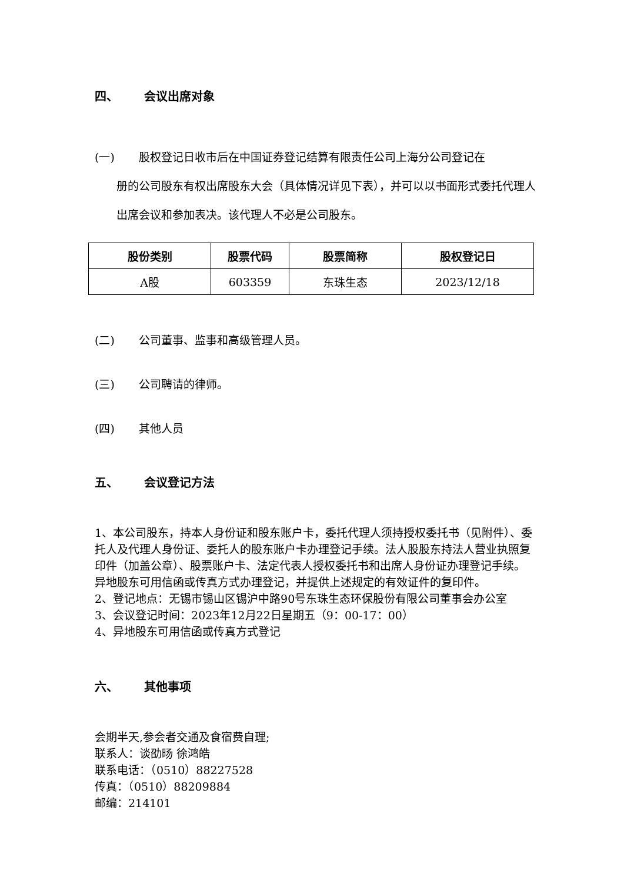四、 会议出席对象
(一) 股权登记日收市后在中国证券登记结算有限责任公司上海分公司登记在
册的公司股东有权出席股东大会（具体情况详见下表），并可以以书面形式委托代理人出席会议和参加表决。该代理人不必是公司股东。
| 股份类别 | 股票代码 | 股票简称 | 股权登记日 |
| --- | --- | --- | --- |
| A股 | 603359 | 东珠生态 | 2023/12/18 |
(二) 公司董事、监事和高级管理人员。
(三) 公司聘请的律师。
(四) 其他人员
五、 会议登记方法
1、本公司股东，持本人身份证和股东账户卡，委托代理人须持授权委托书（见附件）、委托人及代理人身份证、委托人的股东账户卡办理登记手续。法人股股东持法人营业执照复印件（加盖公章）、股票账户卡、法定代表人授权委托书和出席人身份证办理登记手续。异地股东可用信函或传真方式办理登记，并提供上述规定的有效证件的复印件。
2、登记地点：无锡市锡山区锡沪中路90号东珠生态环保股份有限公司董事会办公室
3、会议登记时间：2023年12月22日星期五（9：00-17：00）
4、异地股东可用信函或传真方式登记
六、 其他事项
会期半天,参会者交通及食宿费自理;
联系人：谈劭旸 徐鸿皓
联系电话：（0510）88227528
传真：（0510）88209884
邮编：214101